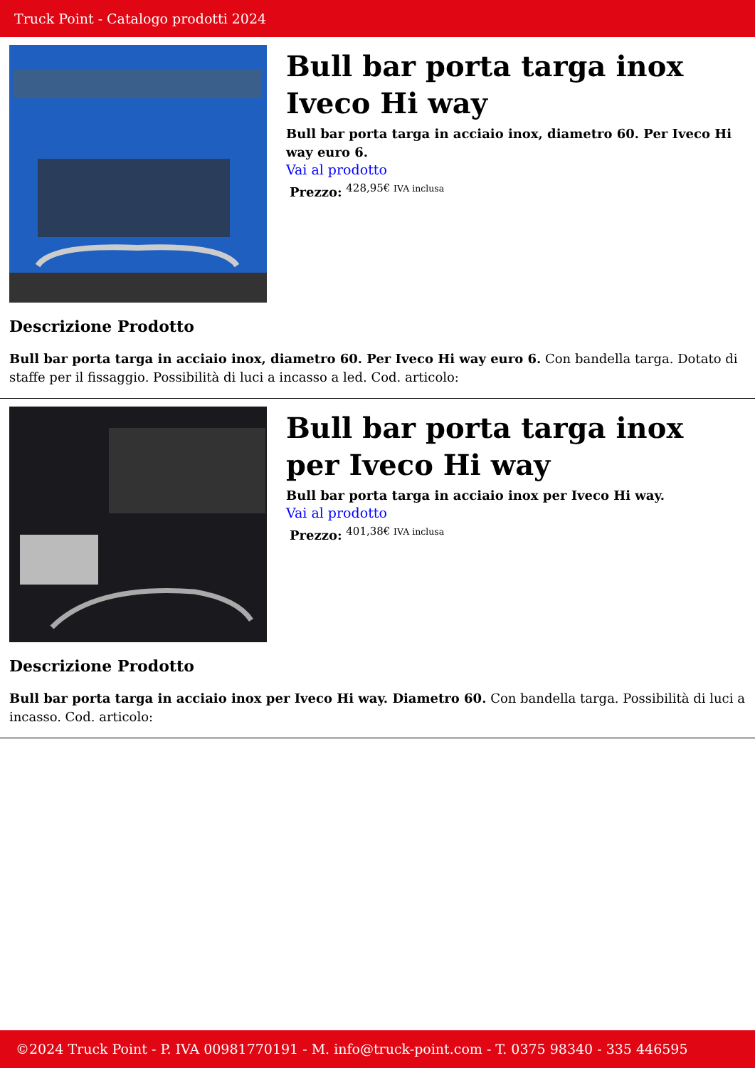Truck Point - Catalogo prodotti 2024
Bull bar porta targa inox Iveco Hi way
Bull bar porta targa in acciaio inox, diametro 60. Per Iveco Hi way euro 6.
Vai al prodotto
Prezzo: <sup>428,95€ IVA inclusa</sup>
Descrizione Prodotto
Bull bar porta targa in acciaio inox, diametro 60. Per Iveco Hi way euro 6. Con bandella targa. Dotato di staffe per il fissaggio. Possibilità di luci a incasso a led. Cod. articolo:
Bull bar porta targa inox per Iveco Hi way
Bull bar porta targa in acciaio inox per Iveco Hi way.
Vai al prodotto
Prezzo: <sup>401,38€ IVA inclusa</sup>
Descrizione Prodotto
Bull bar porta targa in acciaio inox per Iveco Hi way. Diametro 60. Con bandella targa. Possibilità di luci a incasso. Cod. articolo:
©2024 Truck Point - P. IVA 00981770191 - M. info@truck-point.com - T. 0375 98340 - 335 446595